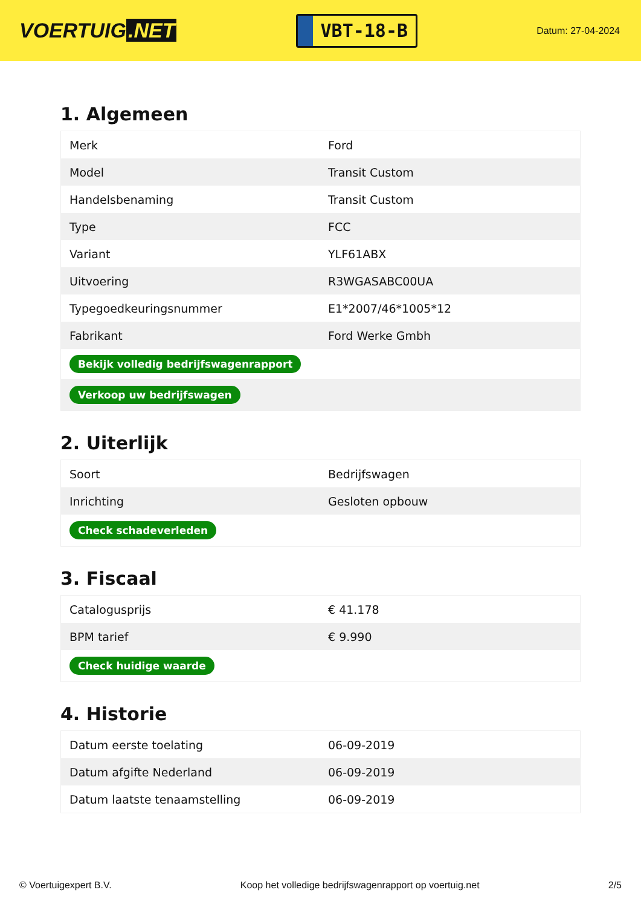VOERTUIG.NET
VBT-18-B
Datum: 27-04-2024
1. Algemeen
| Merk | Ford |
| Model | Transit Custom |
| Handelsbenaming | Transit Custom |
| Type | FCC |
| Variant | YLF61ABX |
| Uitvoering | R3WGASABC00UA |
| Typegoedkeuringsnummer | E1*2007/46*1005*12 |
| Fabrikant | Ford Werke Gmbh |
| Bekijk volledig bedrijfswagenrapport | |
| Verkoop uw bedrijfswagen | |
2. Uiterlijk
| Soort | Bedrijfswagen |
| Inrichting | Gesloten opbouw |
| Check schadeverleden | |
3. Fiscaal
| Catalogusprijs | € 41.178 |
| BPM tarief | € 9.990 |
| Check huidige waarde | |
4. Historie
| Datum eerste toelating | 06-09-2019 |
| Datum afgifte Nederland | 06-09-2019 |
| Datum laatste tenaamstelling | 06-09-2019 |
© Voertuigexpert B.V. Koop het volledige bedrijfswagenrapport op voertuig.net 2/5